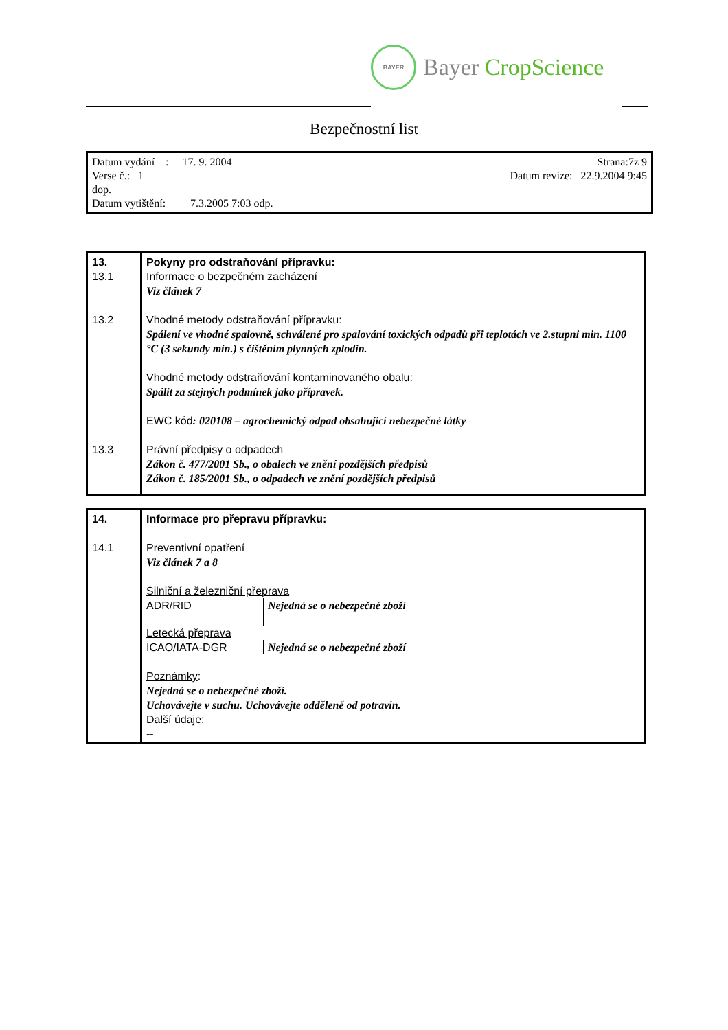BAYER
Bayer CropScience
Bezpečnostní list
Datum vydání : 17. 9. 2004 Strana:7z 9
Verse č.: 1 Datum revize: 22.9.2004 9:45
dop.
Datum vytištění: 7.3.2005 7:03 odp.
| 13. 13.1 13.2 13.3 | Pokyny pro odstraňování přípravku: Informace o bezpečném zacházení Viz článek 7 Vhodné metody odstraňování přípravku: Spálení ve vhodné spalovně, schválené pro spalování toxických odpadů při teplotách ve 2.stupni min. 1100 °C (3 sekundy min.) s čištěním plynných zplodin. Vhodné metody odstraňování kontaminovaného obalu: Spálit za stejných podmínek jako přípravek. EWC kód : 020108 – agrochemický odpad obsahující nebezpečné látky Právní předpisy o odpadech Zákon č. 477/2001 Sb., o obalech ve znění pozdějších předpisů Zákon č. 185/2001 Sb., o odpadech ve znění pozdějších předpisů |
| 14. 14.1 | Informace pro přepravu přípravku: Preventivní opatření Viz článek 7 a 8 Silniční a železniční přeprava ADR/RID Nejedná se o nebezpečné zboží Letecká přeprava ICAO/IATA-DGR Nejedná se o nebezpečné zboží Poznámky : Nejedná se o nebezpečné zboží. Uchovávejte v suchu. Uchovávejte odděleně od potravin. Další údaje: -- |